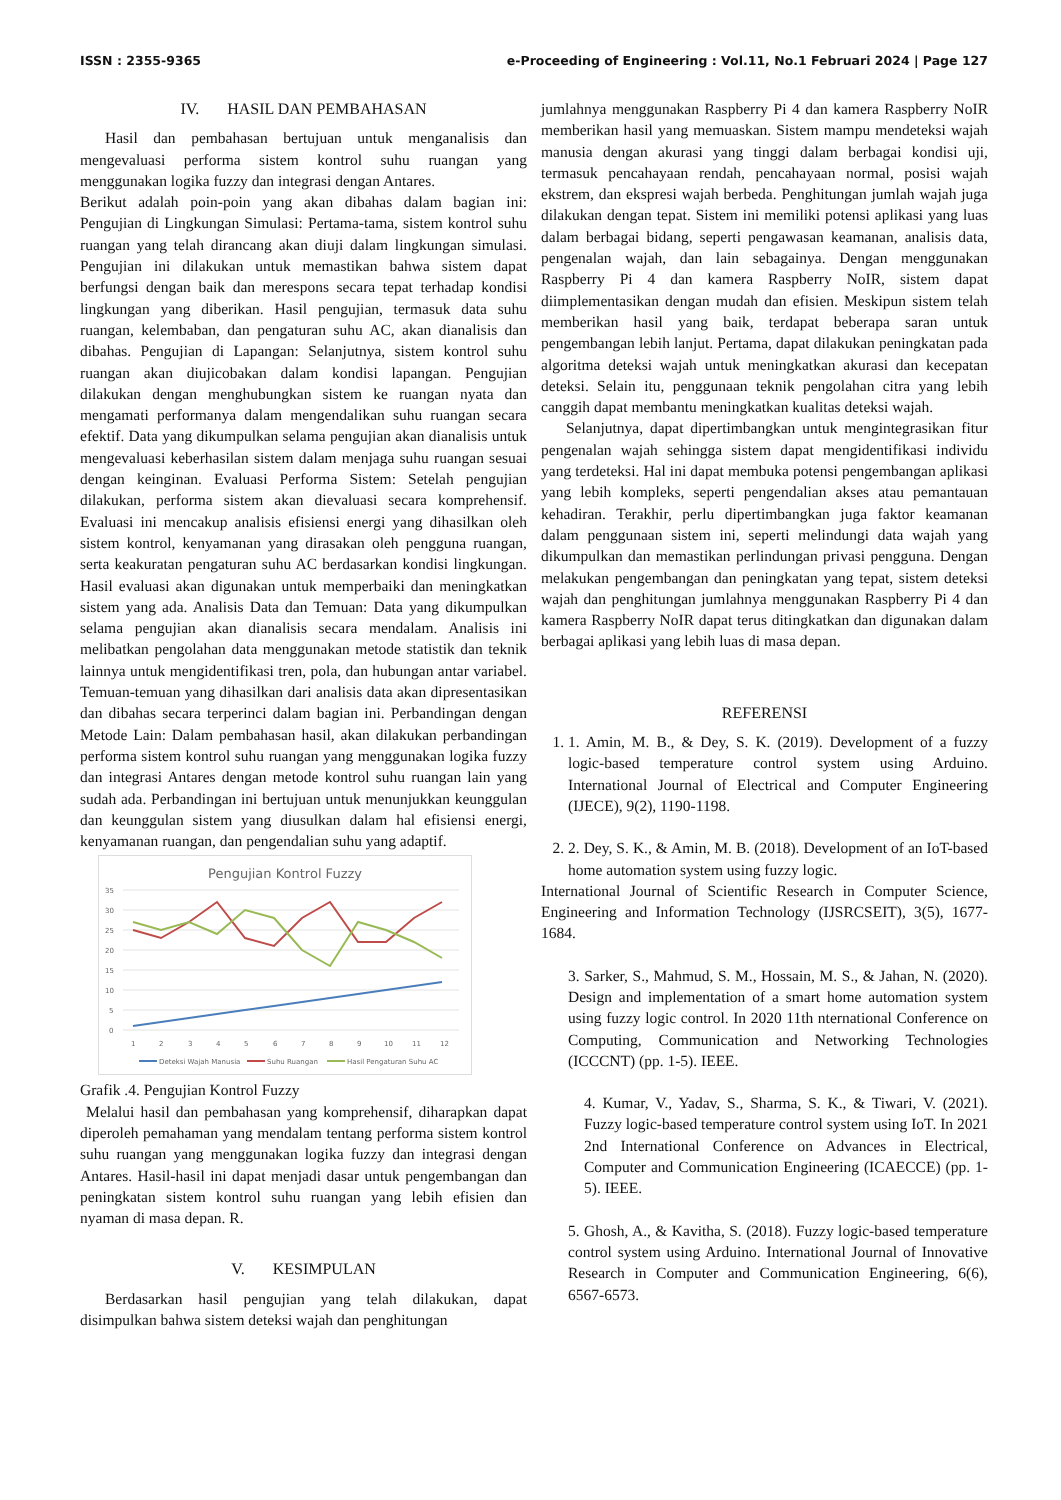ISSN : 2355-9365 e-Proceeding of Engineering : Vol.11, No.1 Februari 2024 | Page 127
IV. HASIL DAN PEMBAHASAN
Hasil dan pembahasan bertujuan untuk menganalisis dan mengevaluasi performa sistem kontrol suhu ruangan yang menggunakan logika fuzzy dan integrasi dengan Antares.
Berikut adalah poin-poin yang akan dibahas dalam bagian ini: Pengujian di Lingkungan Simulasi: Pertama-tama, sistem kontrol suhu ruangan yang telah dirancang akan diuji dalam lingkungan simulasi. Pengujian ini dilakukan untuk memastikan bahwa sistem dapat berfungsi dengan baik dan merespons secara tepat terhadap kondisi lingkungan yang diberikan. Hasil pengujian, termasuk data suhu ruangan, kelembaban, dan pengaturan suhu AC, akan dianalisis dan dibahas. Pengujian di Lapangan: Selanjutnya, sistem kontrol suhu ruangan akan diujicobakan dalam kondisi lapangan. Pengujian dilakukan dengan menghubungkan sistem ke ruangan nyata dan mengamati performanya dalam mengendalikan suhu ruangan secara efektif. Data yang dikumpulkan selama pengujian akan dianalisis untuk mengevaluasi keberhasilan sistem dalam menjaga suhu ruangan sesuai dengan keinginan. Evaluasi Performa Sistem: Setelah pengujian dilakukan, performa sistem akan dievaluasi secara komprehensif. Evaluasi ini mencakup analisis efisiensi energi yang dihasilkan oleh sistem kontrol, kenyamanan yang dirasakan oleh pengguna ruangan, serta keakuratan pengaturan suhu AC berdasarkan kondisi lingkungan. Hasil evaluasi akan digunakan untuk memperbaiki dan meningkatkan sistem yang ada. Analisis Data dan Temuan: Data yang dikumpulkan selama pengujian akan dianalisis secara mendalam. Analisis ini melibatkan pengolahan data menggunakan metode statistik dan teknik lainnya untuk mengidentifikasi tren, pola, dan hubungan antar variabel. Temuan-temuan yang dihasilkan dari analisis data akan dipresentasikan dan dibahas secara terperinci dalam bagian ini. Perbandingan dengan Metode Lain: Dalam pembahasan hasil, akan dilakukan perbandingan performa sistem kontrol suhu ruangan yang menggunakan logika fuzzy dan integrasi Antares dengan metode kontrol suhu ruangan lain yang sudah ada. Perbandingan ini bertujuan untuk menunjukkan keunggulan dan keunggulan sistem yang diusulkan dalam hal efisiensi energi, kenyamanan ruangan, dan pengendalian suhu yang adaptif.
Pengujian Kontrol Fuzzy
35
30
25
20
15
10
5
0
1
2
3
4
5
6
7
8
9
10
11
12
Deteksi Wajah Manusia
Suhu Ruangan
Hasil Pengaturan Suhu AC
Grafik .4. Pengujian Kontrol Fuzzy
Melalui hasil dan pembahasan yang komprehensif, diharapkan dapat diperoleh pemahaman yang mendalam tentang performa sistem kontrol suhu ruangan yang menggunakan logika fuzzy dan integrasi dengan Antares. Hasil-hasil ini dapat menjadi dasar untuk pengembangan dan peningkatan sistem kontrol suhu ruangan yang lebih efisien dan nyaman di masa depan. R.
V. KESIMPULAN
Berdasarkan hasil pengujian yang telah dilakukan, dapat disimpulkan bahwa sistem deteksi wajah dan penghitungan
jumlahnya menggunakan Raspberry Pi 4 dan kamera Raspberry NoIR memberikan hasil yang memuaskan. Sistem mampu mendeteksi wajah manusia dengan akurasi yang tinggi dalam berbagai kondisi uji, termasuk pencahayaan rendah, pencahayaan normal, posisi wajah ekstrem, dan ekspresi wajah berbeda. Penghitungan jumlah wajah juga dilakukan dengan tepat. Sistem ini memiliki potensi aplikasi yang luas dalam berbagai bidang, seperti pengawasan keamanan, analisis data, pengenalan wajah, dan lain sebagainya. Dengan menggunakan Raspberry Pi 4 dan kamera Raspberry NoIR, sistem dapat diimplementasikan dengan mudah dan efisien. Meskipun sistem telah memberikan hasil yang baik, terdapat beberapa saran untuk pengembangan lebih lanjut. Pertama, dapat dilakukan peningkatan pada algoritma deteksi wajah untuk meningkatkan akurasi dan kecepatan deteksi. Selain itu, penggunaan teknik pengolahan citra yang lebih canggih dapat membantu meningkatkan kualitas deteksi wajah.
Selanjutnya, dapat dipertimbangkan untuk mengintegrasikan fitur pengenalan wajah sehingga sistem dapat mengidentifikasi individu yang terdeteksi. Hal ini dapat membuka potensi pengembangan aplikasi yang lebih kompleks, seperti pengendalian akses atau pemantauan kehadiran. Terakhir, perlu dipertimbangkan juga faktor keamanan dalam penggunaan sistem ini, seperti melindungi data wajah yang dikumpulkan dan memastikan perlindungan privasi pengguna. Dengan melakukan pengembangan dan peningkatan yang tepat, sistem deteksi wajah dan penghitungan jumlahnya menggunakan Raspberry Pi 4 dan kamera Raspberry NoIR dapat terus ditingkatkan dan digunakan dalam berbagai aplikasi yang lebih luas di masa depan.
REFERENSI
1. 1. Amin, M. B., & Dey, S. K. (2019). Development of a fuzzy logic-based temperature control system using Arduino. International Journal of Electrical and Computer Engineering (IJECE), 9(2), 1190-1198.
2. 2. Dey, S. K., & Amin, M. B. (2018). Development of an IoT-based home automation system using fuzzy logic.
International Journal of Scientific Research in Computer Science, Engineering and Information Technology (IJSRCSEIT), 3(5), 1677-1684.
3. Sarker, S., Mahmud, S. M., Hossain, M. S., & Jahan, N. (2020). Design and implementation of a smart home automation system using fuzzy logic control. In 2020 11th nternational Conference on Computing, Communication and Networking Technologies (ICCCNT) (pp. 1-5). IEEE.
4. Kumar, V., Yadav, S., Sharma, S. K., & Tiwari, V. (2021). Fuzzy logic-based temperature control system using IoT. In 2021 2nd International Conference on Advances in Electrical, Computer and Communication Engineering (ICAECCE) (pp. 1-5). IEEE.
5. Ghosh, A., & Kavitha, S. (2018). Fuzzy logic-based temperature control system using Arduino. International Journal of Innovative Research in Computer and Communication Engineering, 6(6), 6567-6573.